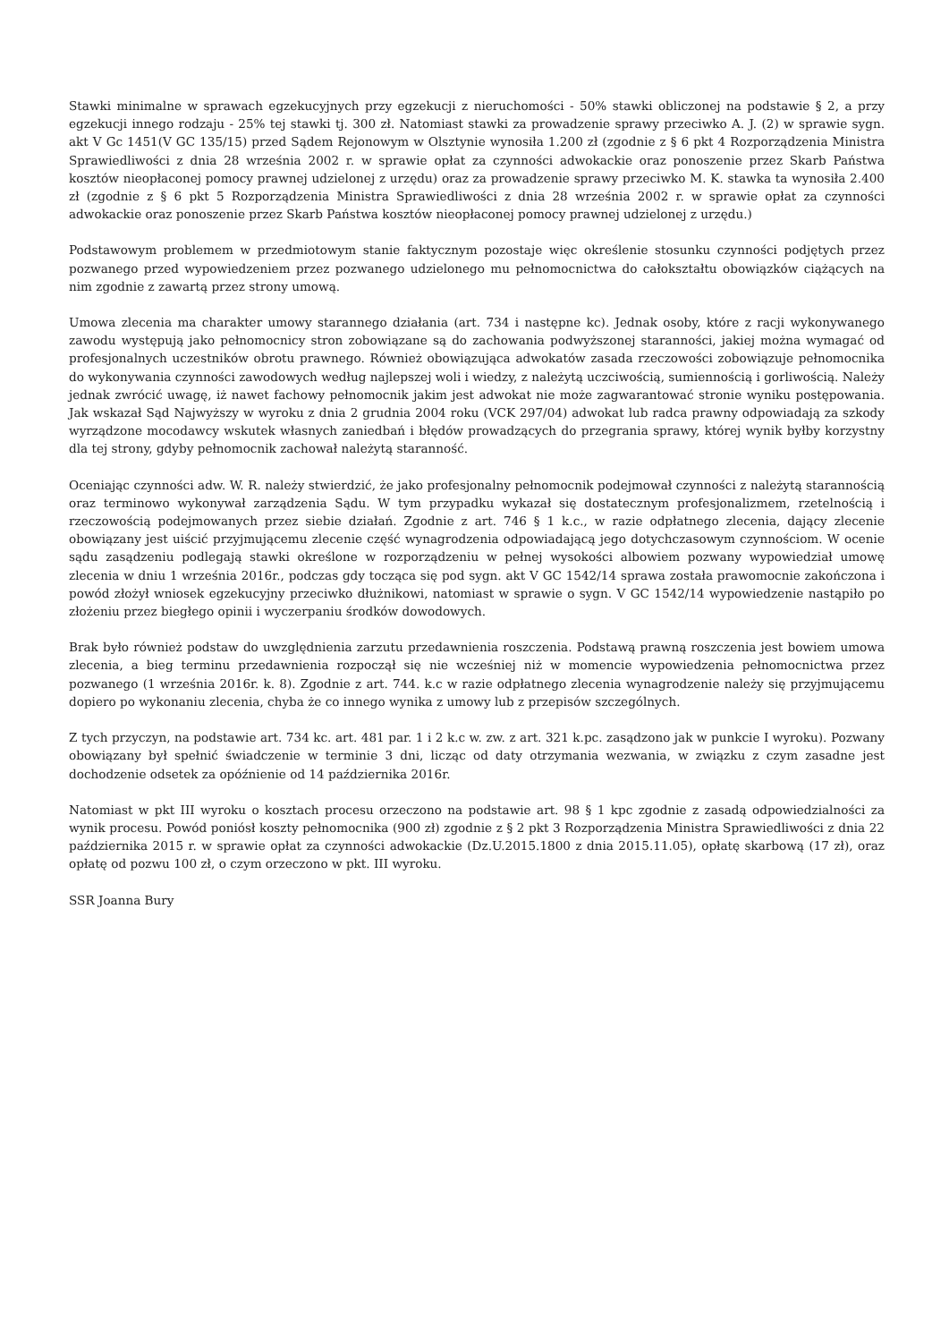Stawki minimalne w sprawach egzekucyjnych przy egzekucji z nieruchomości - 50% stawki obliczonej na podstawie § 2, a przy egzekucji innego rodzaju - 25% tej stawki tj. 300 zł. Natomiast stawki za prowadzenie sprawy przeciwko A. J. (2) w sprawie sygn. akt V Gc 1451(V GC 135/15) przed Sądem Rejonowym w Olsztynie wynosiła 1.200 zł (zgodnie z § 6 pkt 4 Rozporządzenia Ministra Sprawiedliwości z dnia 28 września 2002 r. w sprawie opłat za czynności adwokackie oraz ponoszenie przez Skarb Państwa kosztów nieopłaconej pomocy prawnej udzielonej z urzędu) oraz za prowadzenie sprawy przeciwko M. K. stawka ta wynosiła 2.400 zł (zgodnie z § 6 pkt 5 Rozporządzenia Ministra Sprawiedliwości z dnia 28 września 2002 r. w sprawie opłat za czynności adwokackie oraz ponoszenie przez Skarb Państwa kosztów nieopłaconej pomocy prawnej udzielonej z urzędu.)
Podstawowym problemem w przedmiotowym stanie faktycznym pozostaje więc określenie stosunku czynności podjętych przez pozwanego przed wypowiedzeniem przez pozwanego udzielonego mu pełnomocnictwa do całokształtu obowiązków ciążących na nim zgodnie z zawartą przez strony umową.
Umowa zlecenia ma charakter umowy starannego działania (art. 734 i następne kc). Jednak osoby, które z racji wykonywanego zawodu występują jako pełnomocnicy stron zobowiązane są do zachowania podwyższonej staranności, jakiej można wymagać od profesjonalnych uczestników obrotu prawnego. Również obowiązująca adwokatów zasada rzeczowości zobowiązuje pełnomocnika do wykonywania czynności zawodowych według najlepszej woli i wiedzy, z należytą uczciwością, sumiennością i gorliwością. Należy jednak zwrócić uwagę, iż nawet fachowy pełnomocnik jakim jest adwokat nie może zagwarantować stronie wyniku postępowania. Jak wskazał Sąd Najwyższy w wyroku z dnia 2 grudnia 2004 roku (VCK 297/04) adwokat lub radca prawny odpowiadają za szkody wyrządzone mocodawcy wskutek własnych zaniedbań i błędów prowadzących do przegrania sprawy, której wynik byłby korzystny dla tej strony, gdyby pełnomocnik zachował należytą staranność.
Oceniając czynności adw. W. R. należy stwierdzić, że jako profesjonalny pełnomocnik podejmował czynności z należytą starannością oraz terminowo wykonywał zarządzenia Sądu. W tym przypadku wykazał się dostatecznym profesjonalizmem, rzetelnością i rzeczowością podejmowanych przez siebie działań. Zgodnie z art. 746 § 1 k.c., w razie odpłatnego zlecenia, dający zlecenie obowiązany jest uiścić przyjmującemu zlecenie część wynagrodzenia odpowiadającą jego dotychczasowym czynnościom. W ocenie sądu zasądzeniu podlegają stawki określone w rozporządzeniu w pełnej wysokości albowiem pozwany wypowiedział umowę zlecenia w dniu 1 września 2016r., podczas gdy tocząca się pod sygn. akt V GC 1542/14 sprawa została prawomocnie zakończona i powód złożył wniosek egzekucyjny przeciwko dłużnikowi, natomiast w sprawie o sygn. V GC 1542/14 wypowiedzenie nastąpiło po złożeniu przez biegłego opinii i wyczerpaniu środków dowodowych.
Brak było również podstaw do uwzględnienia zarzutu przedawnienia roszczenia. Podstawą prawną roszczenia jest bowiem umowa zlecenia, a bieg terminu przedawnienia rozpoczął się nie wcześniej niż w momencie wypowiedzenia pełnomocnictwa przez pozwanego (1 września 2016r. k. 8). Zgodnie z art. 744. k.c w razie odpłatnego zlecenia wynagrodzenie należy się przyjmującemu dopiero po wykonaniu zlecenia, chyba że co innego wynika z umowy lub z przepisów szczególnych.
Z tych przyczyn, na podstawie art. 734 kc. art. 481 par. 1 i 2 k.c w. zw. z art. 321 k.pc. zasądzono jak w punkcie I wyroku). Pozwany obowiązany był spełnić świadczenie w terminie 3 dni, licząc od daty otrzymania wezwania, w związku z czym zasadne jest dochodzenie odsetek za opóźnienie od 14 października 2016r.
Natomiast w pkt III wyroku o kosztach procesu orzeczono na podstawie art. 98 § 1 kpc zgodnie z zasadą odpowiedzialności za wynik procesu. Powód poniósł koszty pełnomocnika (900 zł) zgodnie z § 2 pkt 3 Rozporządzenia Ministra Sprawiedliwości z dnia 22 października 2015 r. w sprawie opłat za czynności adwokackie (Dz.U.2015.1800 z dnia 2015.11.05), opłatę skarbową (17 zł), oraz opłatę od pozwu 100 zł, o czym orzeczono w pkt. III wyroku.
SSR Joanna Bury